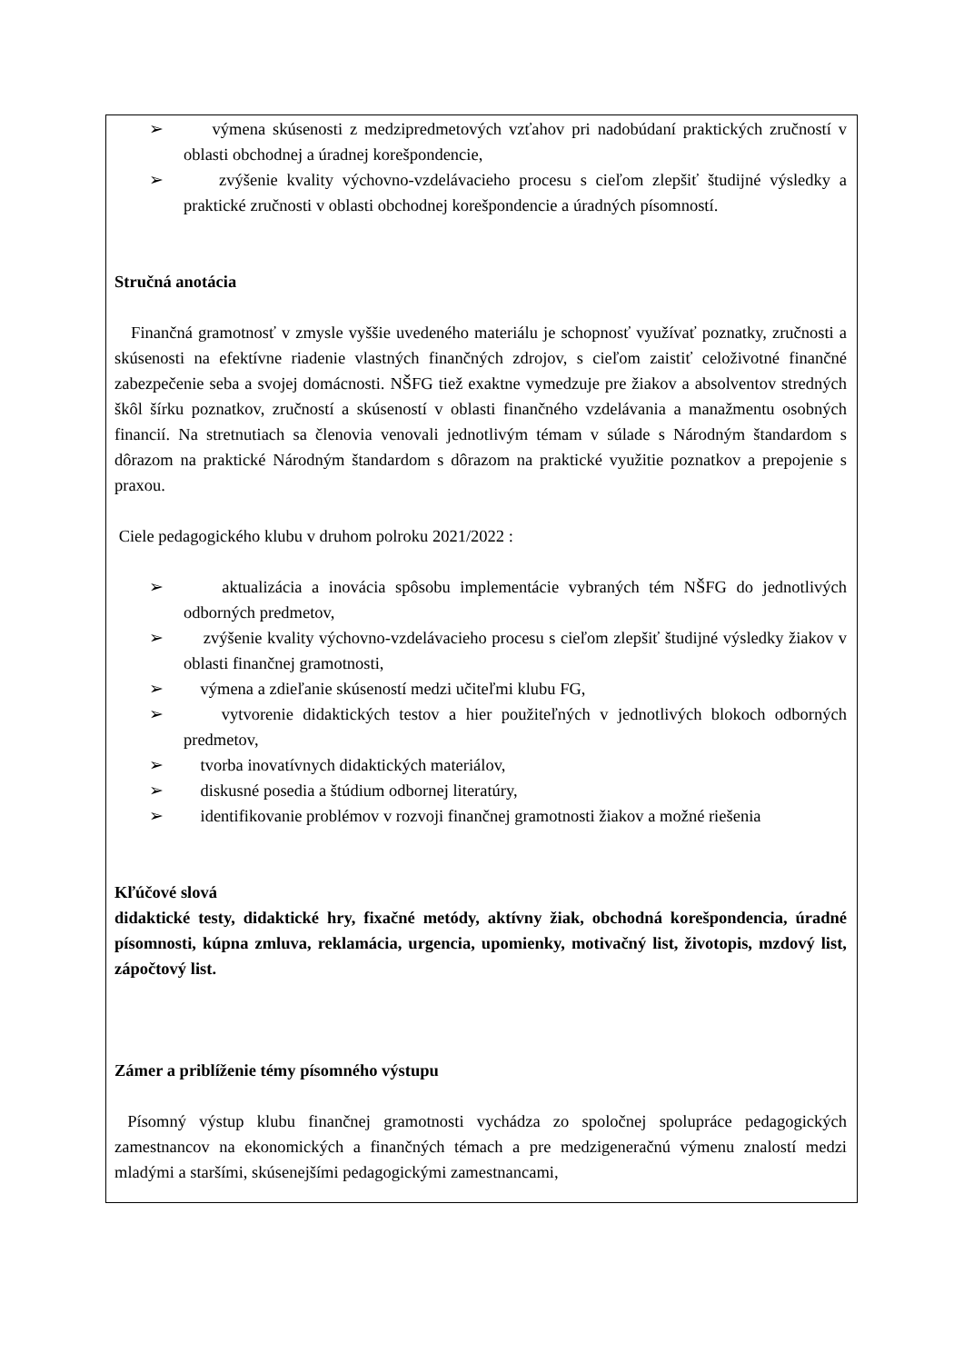➢ výmena skúsenosti z medzipredmetových vzťahov pri nadobúdaní praktických zručností v oblasti obchodnej a úradnej korešpondencie,
➢ zvýšenie kvality výchovno-vzdelávacieho procesu s cieľom zlepšiť študijné výsledky a praktické zručnosti v oblasti obchodnej korešpondencie a úradných písomností.
Stručná anotácia
Finančná gramotnosť v zmysle vyššie uvedeného materiálu je schopnosť využívať poznatky, zručnosti a skúsenosti na efektívne riadenie vlastných finančných zdrojov, s cieľom zaistiť celoživotné finančné zabezpečenie seba a svojej domácnosti. NŠFG tiež exaktne vymedzuje pre žiakov a absolventov stredných škôl šírku poznatkov, zručností a skúseností v oblasti finančného vzdelávania a manažmentu osobných financií. Na stretnutiach sa členovia venovali jednotlivým témam v súlade s Národným štandardom s dôrazom na praktické Národným štandardom s dôrazom na praktické využitie poznatkov a prepojenie s praxou.
Ciele pedagogického klubu v druhom polroku 2021/2022 :
➢ aktualizácia a inovácia spôsobu implementácie vybraných tém NŠFG do jednotlivých odborných predmetov,
➢ zvýšenie kvality výchovno-vzdelávacieho procesu s cieľom zlepšiť študijné výsledky žiakov v oblasti finančnej gramotnosti,
➢ výmena a zdieľanie skúseností medzi učiteľmi klubu FG,
➢ vytvorenie didaktických testov a hier použiteľných v jednotlivých blokoch odborných predmetov,
➢ tvorba inovatívnych didaktických materiálov,
➢ diskusné posedia a štúdium odbornej literatúry,
➢ identifikovanie problémov v rozvoji finančnej gramotnosti žiakov a možné riešenia
Kľúčové slová
didaktické testy, didaktické hry, fixačné metódy, aktívny žiak, obchodná korešpondencia, úradné písomnosti, kúpna zmluva, reklamácia, urgencia, upomienky, motivačný list, životopis, mzdový list, zápočtový list.
Zámer a priblíženie témy písomného výstupu
Písomný výstup klubu finančnej gramotnosti vychádza zo spoločnej spolupráce pedagogických zamestnancov na ekonomických a finančných témach a pre medzigeneračnú výmenu znalostí medzi mladými a staršími, skúsenejšími pedagogickými zamestnancami,